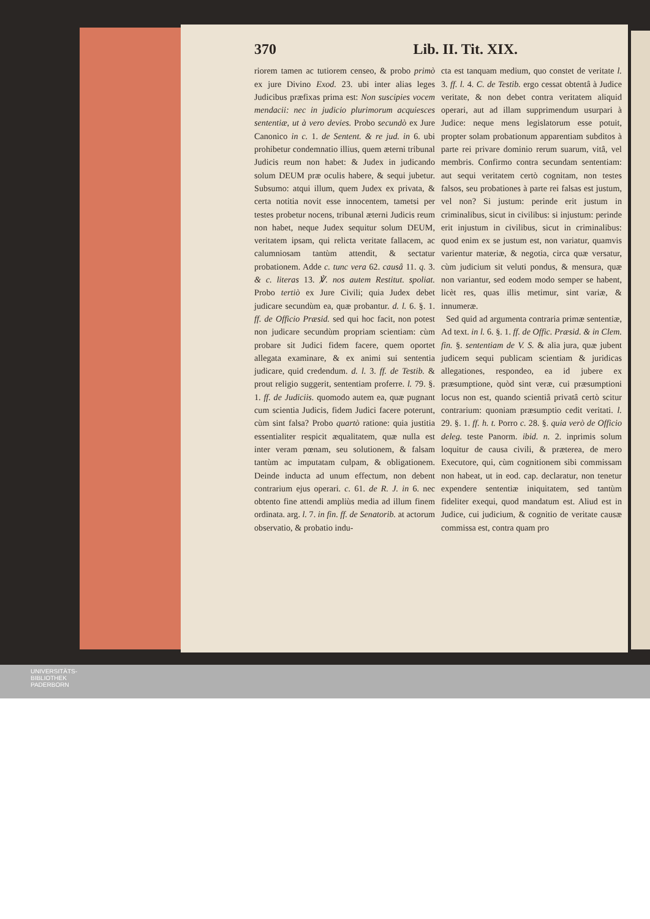370 Lib. II. Tit. XIX.
riorem tamen ac tutiorem censeo, & probo primò ex jure Divino Exod. 23. ubi inter alias leges Judicibus præfixas prima est: Non suscipies vocem mendacii: nec in judicio plurimorum acquiesces sententiæ, ut à vero devies. Probo secundò ex Jure Canonico in c. 1. de Sentent. & re jud. in 6. ubi prohibetur condemnatio illius, quem æterni tribunal Judicis reum non habet: & Judex in judicando solum DEUM præ oculis habere, & sequi jubetur. Subsumo: atqui illum, quem Judex ex privata, & certa notitia novit esse innocentem, tametsi per testes probetur nocens, tribunal æterni Judicis reum non habet, neque Judex sequitur solum DEUM, veritatem ipsam, qui relicta veritate fallacem, ac calumniosam tantùm attendit, & sectatur probationem. Adde c. tunc vera 62. causâ 11. q. 3. & c. literas 13. ℣. nos autem Restitut. spoliat. Probo tertiò ex Jure Civili; quia Judex debet judicare secundùm ea, quæ probantur. d. l. 6. §. 1. ff. de Officio Præsid. sed qui hoc facit, non potest non judicare secundùm propriam scientiam: cùm probare sit Judici fidem facere, quem oportet allegata examinare, & ex animi sui sententia judicare, quid credendum. d. l. 3. ff. de Testib. & prout religio suggerit, sententiam proferre. l. 79. §. 1. ff. de Judiciis. quomodo autem ea, quæ pugnant cum scientia Judicis, fidem Judici facere poterunt, cùm sint falsa? Probo quartò ratione: quia justitia essentialiter respicit æqualitatem, quæ nulla est inter veram pœnam, seu solutionem, & falsam tantùm ac imputatam culpam, & obligationem. Deinde inducta ad unum effectum, non debent contrarium ejus operari. c. 61. de R. J. in 6. nec obtento fine attendi ampliùs media ad illum finem ordinata. arg. l. 7. in fin. ff. de Senatorib. at actorum observatio, & probatio indu-
cta est tanquam medium, quo constet de veritate l. 3. ff. l. 4. C. de Testib. ergo cessat obtentâ à Judice veritate, & non debet contra veritatem aliquid operari, aut ad illam supprimendum usurpari à Judice: neque mens legislatorum esse potuit, propter solam probationum apparentiam subditos à parte rei privare dominio rerum suarum, vitâ, vel membris. Confirmo contra secundam sententiam: aut sequi veritatem certò cognitam, non testes falsos, seu probationes à parte rei falsas est justum, vel non? Si justum: perinde erit justum in criminalibus, sicut in civilibus: si injustum: perinde erit injustum in civilibus, sicut in criminalibus: quod enim ex se justum est, non variatur, quamvis varientur materiæ, & negotia, circa quæ versatur, cùm judicium sit veluti pondus, & mensura, quæ non variantur, sed eodem modo semper se habent, licèt res, quas illis metimur, sint variæ, & innumeræ.
Sed quid ad argumenta contraria primæ sententiæ, Ad text. in l. 6. §. 1. ff. de Offic. Præsid. & in Clem. fin. §. sententiam de V. S. & alia jura, quæ jubent judicem sequi publicam scientiam & juridicas allegationes, respondeo, ea id jubere ex præsumptione, quòd sint veræ, cui præsumptioni locus non est, quando scientiâ privatâ certò scitur contrarium: quoniam præsumptio cedit veritati. l. 29. §. 1. ff. h. t. Porro c. 28. §. quia verò de Officio deleg. teste Panorm. ibid. n. 2. inprimis solum loquitur de causa civili, & præterea, de mero Executore, qui, cùm cognitionem sibi commissam non habeat, ut in eod. cap. declaratur, non tenetur expendere sententiæ iniquitatem, sed tantùm fideliter exequi, quod mandatum est. Aliud est in Judice, cui judicium, & cognitio de veritate causæ commissa est, contra quam pro
UNIVERSITÄTS-
BIBLIOTHEK
PADERBORN